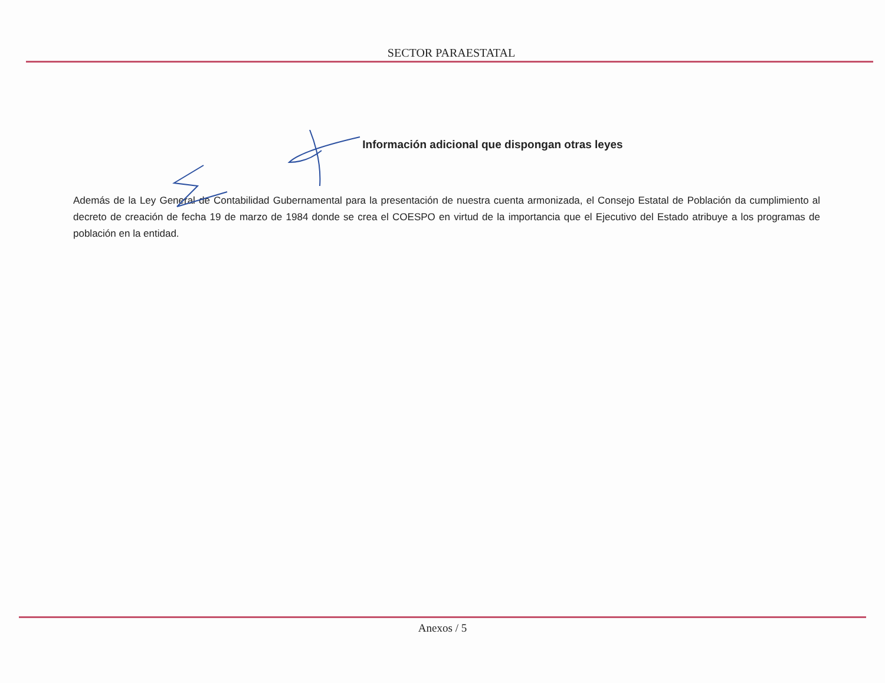SECTOR PARAESTATAL
Información adicional que dispongan otras leyes
Además de la Ley General de Contabilidad Gubernamental para la presentación de nuestra cuenta armonizada, el Consejo Estatal de Población da cumplimiento al decreto de creación de fecha 19 de marzo de 1984 donde se crea el COESPO en virtud de la importancia que el Ejecutivo del Estado atribuye a los programas de población en la entidad.
Anexos / 5